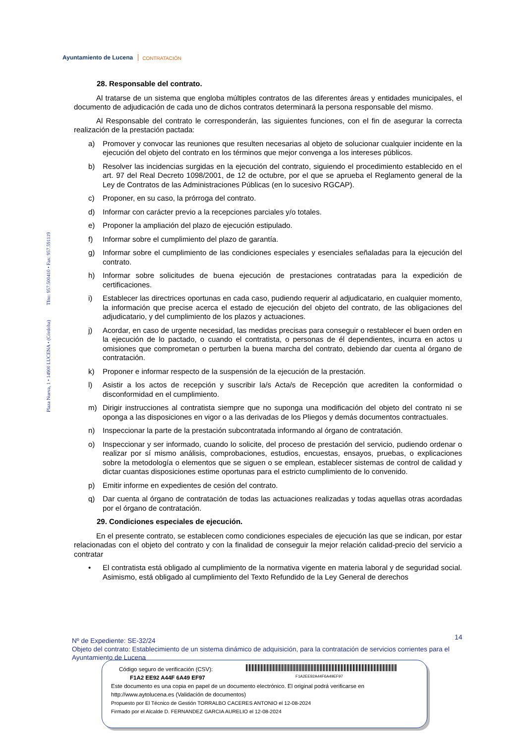Ayuntamiento de Lucena
CONTRATACIÓN
Plaza Nueva, 1 • 14900 LUCENA • (Córdoba) Tfno: 957.500410 • Fax: 957.591119
28. Responsable del contrato.
Al tratarse de un sistema que engloba múltiples contratos de las diferentes áreas y entidades municipales, el documento de adjudicación de cada uno de dichos contratos determinará la persona responsable del mismo.
Al Responsable del contrato le corresponderán, las siguientes funciones, con el fin de asegurar la correcta realización de la prestación pactada:
a) Promover y convocar las reuniones que resulten necesarias al objeto de solucionar cualquier incidente en la ejecución del objeto del contrato en los términos que mejor convenga a los intereses públicos.
b) Resolver las incidencias surgidas en la ejecución del contrato, siguiendo el procedimiento establecido en el art. 97 del Real Decreto 1098/2001, de 12 de octubre, por el que se aprueba el Reglamento general de la Ley de Contratos de las Administraciones Públicas (en lo sucesivo RGCAP).
c) Proponer, en su caso, la prórroga del contrato.
d) Informar con carácter previo a la recepciones parciales y/o totales.
e) Proponer la ampliación del plazo de ejecución estipulado.
f) Informar sobre el cumplimiento del plazo de garantía.
g) Informar sobre el cumplimiento de las condiciones especiales y esenciales señaladas para la ejecución del contrato.
h) Informar sobre solicitudes de buena ejecución de prestaciones contratadas para la expedición de certificaciones.
i) Establecer las directrices oportunas en cada caso, pudiendo requerir al adjudicatario, en cualquier momento, la información que precise acerca el estado de ejecución del objeto del contrato, de las obligaciones del adjudicatario, y del cumplimiento de los plazos y actuaciones.
j) Acordar, en caso de urgente necesidad, las medidas precisas para conseguir o restablecer el buen orden en la ejecución de lo pactado, o cuando el contratista, o personas de él dependientes, incurra en actos u omisiones que comprometan o perturben la buena marcha del contrato, debiendo dar cuenta al órgano de contratación.
k) Proponer e informar respecto de la suspensión de la ejecución de la prestación.
l) Asistir a los actos de recepción y suscribir la/s Acta/s de Recepción que acrediten la conformidad o disconformidad en el cumplimiento.
m) Dirigir instrucciones al contratista siempre que no suponga una modificación del objeto del contrato ni se oponga a las disposiciones en vigor o a las derivadas de los Pliegos y demás documentos contractuales.
n) Inspeccionar la parte de la prestación subcontratada informando al órgano de contratación.
o) Inspeccionar y ser informado, cuando lo solicite, del proceso de prestación del servicio, pudiendo ordenar o realizar por sí mismo análisis, comprobaciones, estudios, encuestas, ensayos, pruebas, o explicaciones sobre la metodología o elementos que se siguen o se emplean, establecer sistemas de control de calidad y dictar cuantas disposiciones estime oportunas para el estricto cumplimiento de lo convenido.
p) Emitir informe en expedientes de cesión del contrato.
q) Dar cuenta al órgano de contratación de todas las actuaciones realizadas y todas aquellas otras acordadas por el órgano de contratación.
29. Condiciones especiales de ejecución.
En el presente contrato, se establecen como condiciones especiales de ejecución las que se indican, por estar relacionadas con el objeto del contrato y con la finalidad de conseguir la mejor relación calidad-precio del servicio a contratar
• El contratista está obligado al cumplimiento de la normativa vigente en materia laboral y de seguridad social. Asimismo, está obligado al cumplimiento del Texto Refundido de la Ley General de derechos
14
Nº de Expediente: SE-32/24
Objeto del contrato: Establecimiento de un sistema dinámico de adquisición, para la contratación de servicios corrientes para el Ayuntamiento de Lucena
F1A2EE92A44F6A49EF97
Código seguro de verificación (CSV):
F1A2 EE92 A44F 6A49 EF97
Este documento es una copia en papel de un documento electrónico. El original podrá verificarse en
http://www.aytolucena.es (Validación de documentos)
Propuesto por El Técnico de Gestión TORRALBO CACERES ANTONIO el 12-08-2024
Firmado por el Alcalde D. FERNANDEZ GARCIA AURELIO el 12-08-2024